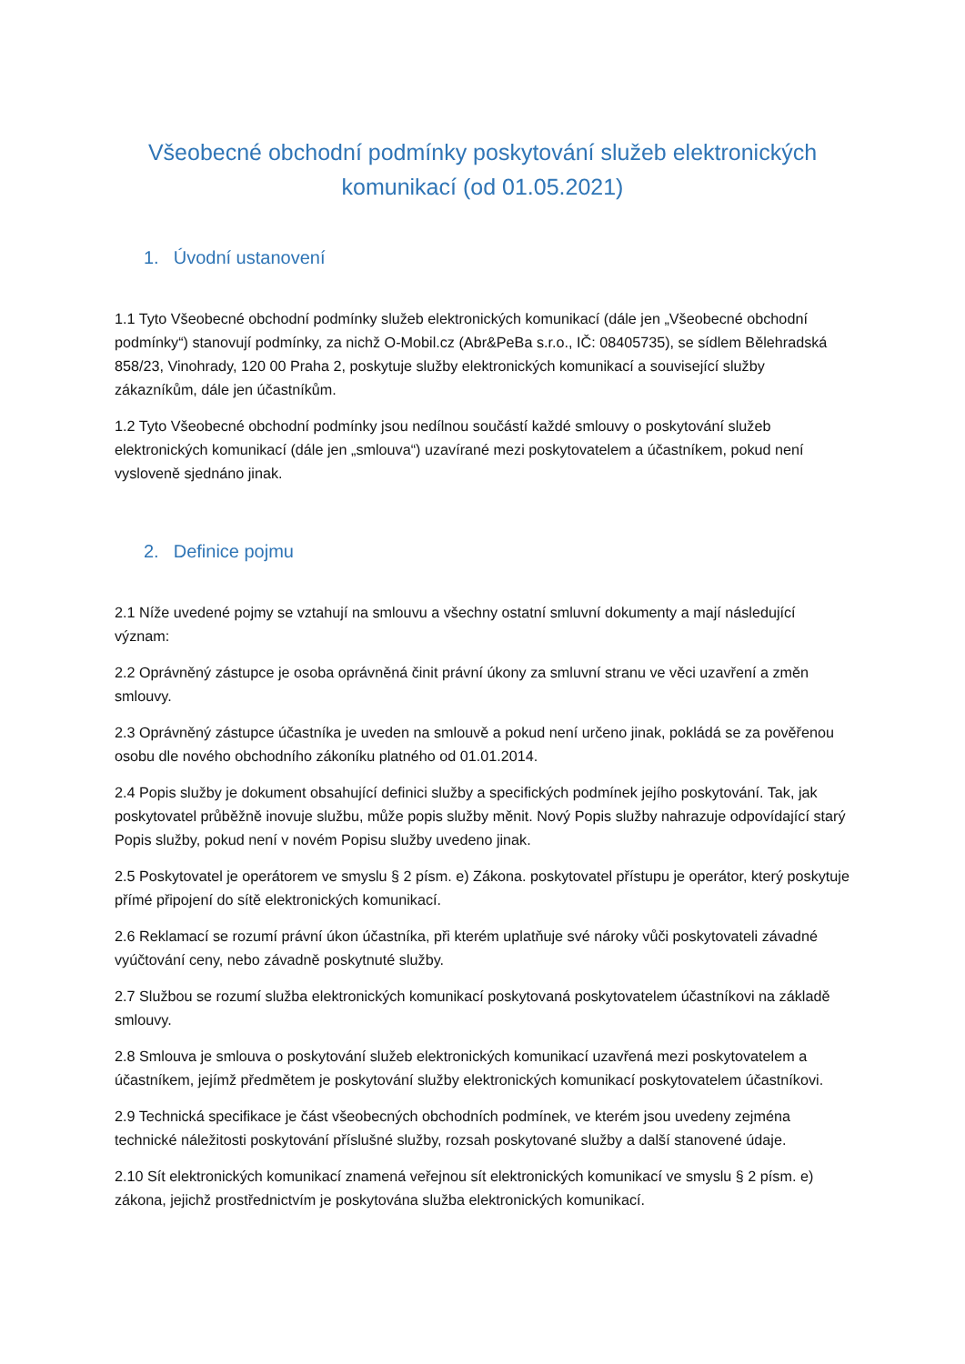Všeobecné obchodní podmínky poskytování služeb elektronických komunikací (od 01.05.2021)
1. Úvodní ustanovení
1.1 Tyto Všeobecné obchodní podmínky služeb elektronických komunikací (dále jen „Všeobecné obchodní podmínky“) stanovují podmínky, za nichž O-Mobil.cz (Abr&PeBa s.r.o., IČ: 08405735), se sídlem Bělehradská 858/23, Vinohrady, 120 00 Praha 2, poskytuje služby elektronických komunikací a související služby zákazníkům, dále jen účastníkům.
1.2 Tyto Všeobecné obchodní podmínky jsou nedílnou součástí každé smlouvy o poskytování služeb elektronických komunikací (dále jen „smlouva“) uzavírané mezi poskytovatelem a účastníkem, pokud není vysloveně sjednáno jinak.
2. Definice pojmu
2.1 Níže uvedené pojmy se vztahují na smlouvu a všechny ostatní smluvní dokumenty a mají následující význam:
2.2 Oprávněný zástupce je osoba oprávněná činit právní úkony za smluvní stranu ve věci uzavření a změn smlouvy.
2.3 Oprávněný zástupce účastníka je uveden na smlouvě a pokud není určeno jinak, pokládá se za pověřenou osobu dle nového obchodního zákoníku platného od 01.01.2014.
2.4 Popis služby je dokument obsahující definici služby a specifických podmínek jejího poskytování. Tak, jak poskytovatel průběžně inovuje službu, může popis služby měnit. Nový Popis služby nahrazuje odpovídající starý Popis služby, pokud není v novém Popisu služby uvedeno jinak.
2.5 Poskytovatel je operátorem ve smyslu § 2 písm. e) Zákona. poskytovatel přístupu je operátor, který poskytuje přímé připojení do sítě elektronických komunikací.
2.6 Reklamací se rozumí právní úkon účastníka, při kterém uplatňuje své nároky vůči poskytovateli závadné vyúčtování ceny, nebo závadně poskytnuté služby.
2.7 Službou se rozumí služba elektronických komunikací poskytovaná poskytovatelem účastníkovi na základě smlouvy.
2.8 Smlouva je smlouva o poskytování služeb elektronických komunikací uzavřená mezi poskytovatelem a účastníkem, jejímž předmětem je poskytování služby elektronických komunikací poskytovatelem účastníkovi.
2.9 Technická specifikace je část všeobecných obchodních podmínek, ve kterém jsou uvedeny zejména technické náležitosti poskytování příslušné služby, rozsah poskytované služby a další stanovené údaje.
2.10 Sít elektronických komunikací znamená veřejnou sít elektronických komunikací ve smyslu § 2 písm. e) zákona, jejichž prostřednictvím je poskytována služba elektronických komunikací.